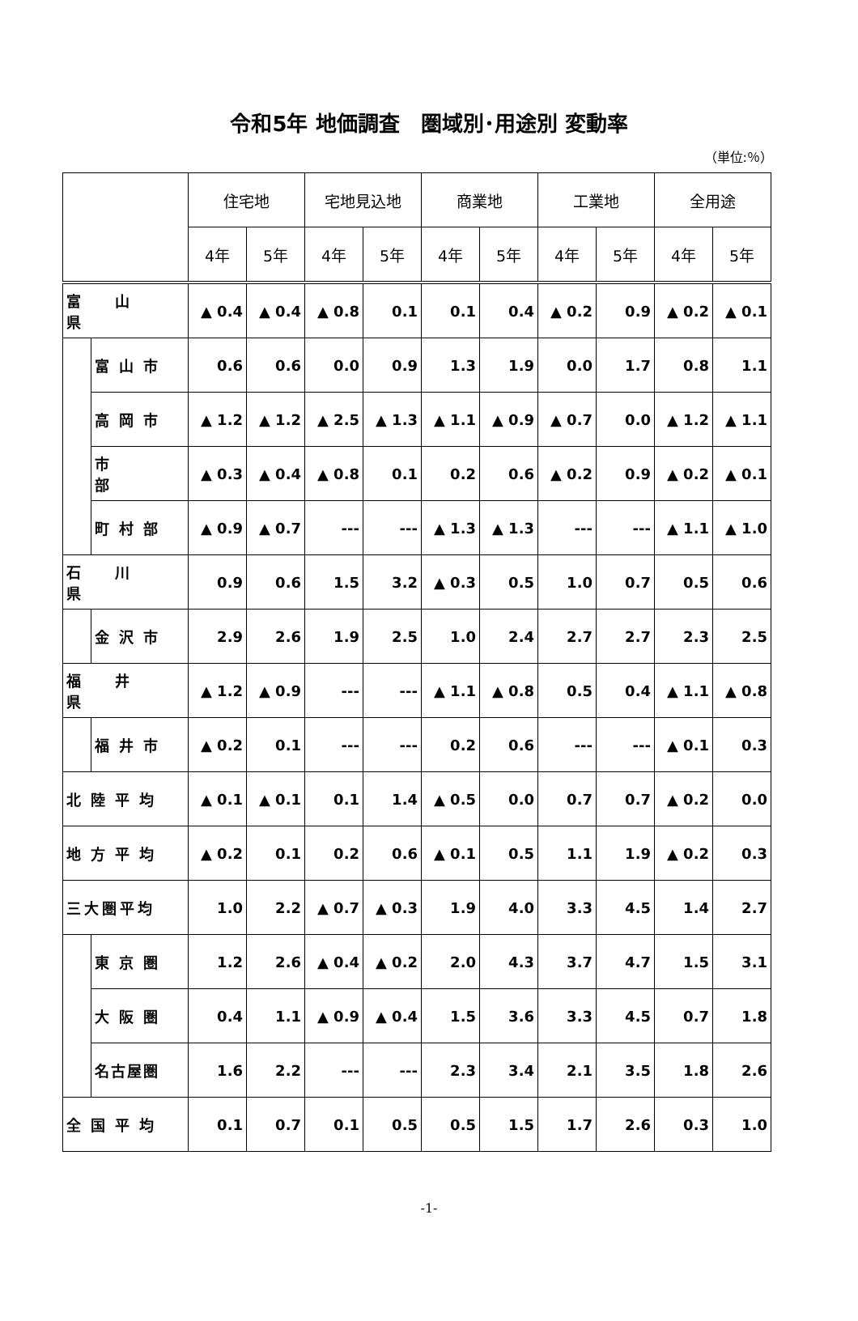令和5年 地価調査　圏域別･用途別 変動率
（単位:％）
| | | 住宅地 | | 宅地見込地 | | 商業地 | | 工業地 | | 全用途 | |
| --- | --- | --- | --- | --- | --- | --- | --- | --- | --- | --- | --- |
| | | 4年 | 5年 | 4年 | 5年 | 4年 | 5年 | 4年 | 5年 | 4年 | 5年 |
| 富 山 県 | | ▲ 0.4 | ▲ 0.4 | ▲ 0.8 | 0.1 | 0.1 | 0.4 | ▲ 0.2 | 0.9 | ▲ 0.2 | ▲ 0.1 |
| | 富山市 | 0.6 | 0.6 | 0.0 | 0.9 | 1.3 | 1.9 | 0.0 | 1.7 | 0.8 | 1.1 |
| | 高岡市 | ▲ 1.2 | ▲ 1.2 | ▲ 2.5 | ▲ 1.3 | ▲ 1.1 | ▲ 0.9 | ▲ 0.7 | 0.0 | ▲ 1.2 | ▲ 1.1 |
| | 市 部 | ▲ 0.3 | ▲ 0.4 | ▲ 0.8 | 0.1 | 0.2 | 0.6 | ▲ 0.2 | 0.9 | ▲ 0.2 | ▲ 0.1 |
| | 町村部 | ▲ 0.9 | ▲ 0.7 | --- | --- | ▲ 1.3 | ▲ 1.3 | --- | --- | ▲ 1.1 | ▲ 1.0 |
| 石 川 県 | | 0.9 | 0.6 | 1.5 | 3.2 | ▲ 0.3 | 0.5 | 1.0 | 0.7 | 0.5 | 0.6 |
| | 金沢市 | 2.9 | 2.6 | 1.9 | 2.5 | 1.0 | 2.4 | 2.7 | 2.7 | 2.3 | 2.5 |
| 福 井 県 | | ▲ 1.2 | ▲ 0.9 | --- | --- | ▲ 1.1 | ▲ 0.8 | 0.5 | 0.4 | ▲ 1.1 | ▲ 0.8 |
| | 福井市 | ▲ 0.2 | 0.1 | --- | --- | 0.2 | 0.6 | --- | --- | ▲ 0.1 | 0.3 |
| 北陸平均 | | ▲ 0.1 | ▲ 0.1 | 0.1 | 1.4 | ▲ 0.5 | 0.0 | 0.7 | 0.7 | ▲ 0.2 | 0.0 |
| 地方平均 | | ▲ 0.2 | 0.1 | 0.2 | 0.6 | ▲ 0.1 | 0.5 | 1.1 | 1.9 | ▲ 0.2 | 0.3 |
| 三大圏平均 | | 1.0 | 2.2 | ▲ 0.7 | ▲ 0.3 | 1.9 | 4.0 | 3.3 | 4.5 | 1.4 | 2.7 |
| | 東京圏 | 1.2 | 2.6 | ▲ 0.4 | ▲ 0.2 | 2.0 | 4.3 | 3.7 | 4.7 | 1.5 | 3.1 |
| | 大阪圏 | 0.4 | 1.1 | ▲ 0.9 | ▲ 0.4 | 1.5 | 3.6 | 3.3 | 4.5 | 0.7 | 1.8 |
| | 名古屋圏 | 1.6 | 2.2 | --- | --- | 2.3 | 3.4 | 2.1 | 3.5 | 1.8 | 2.6 |
| 全国平均 | | 0.1 | 0.7 | 0.1 | 0.5 | 0.5 | 1.5 | 1.7 | 2.6 | 0.3 | 1.0 |
-1-